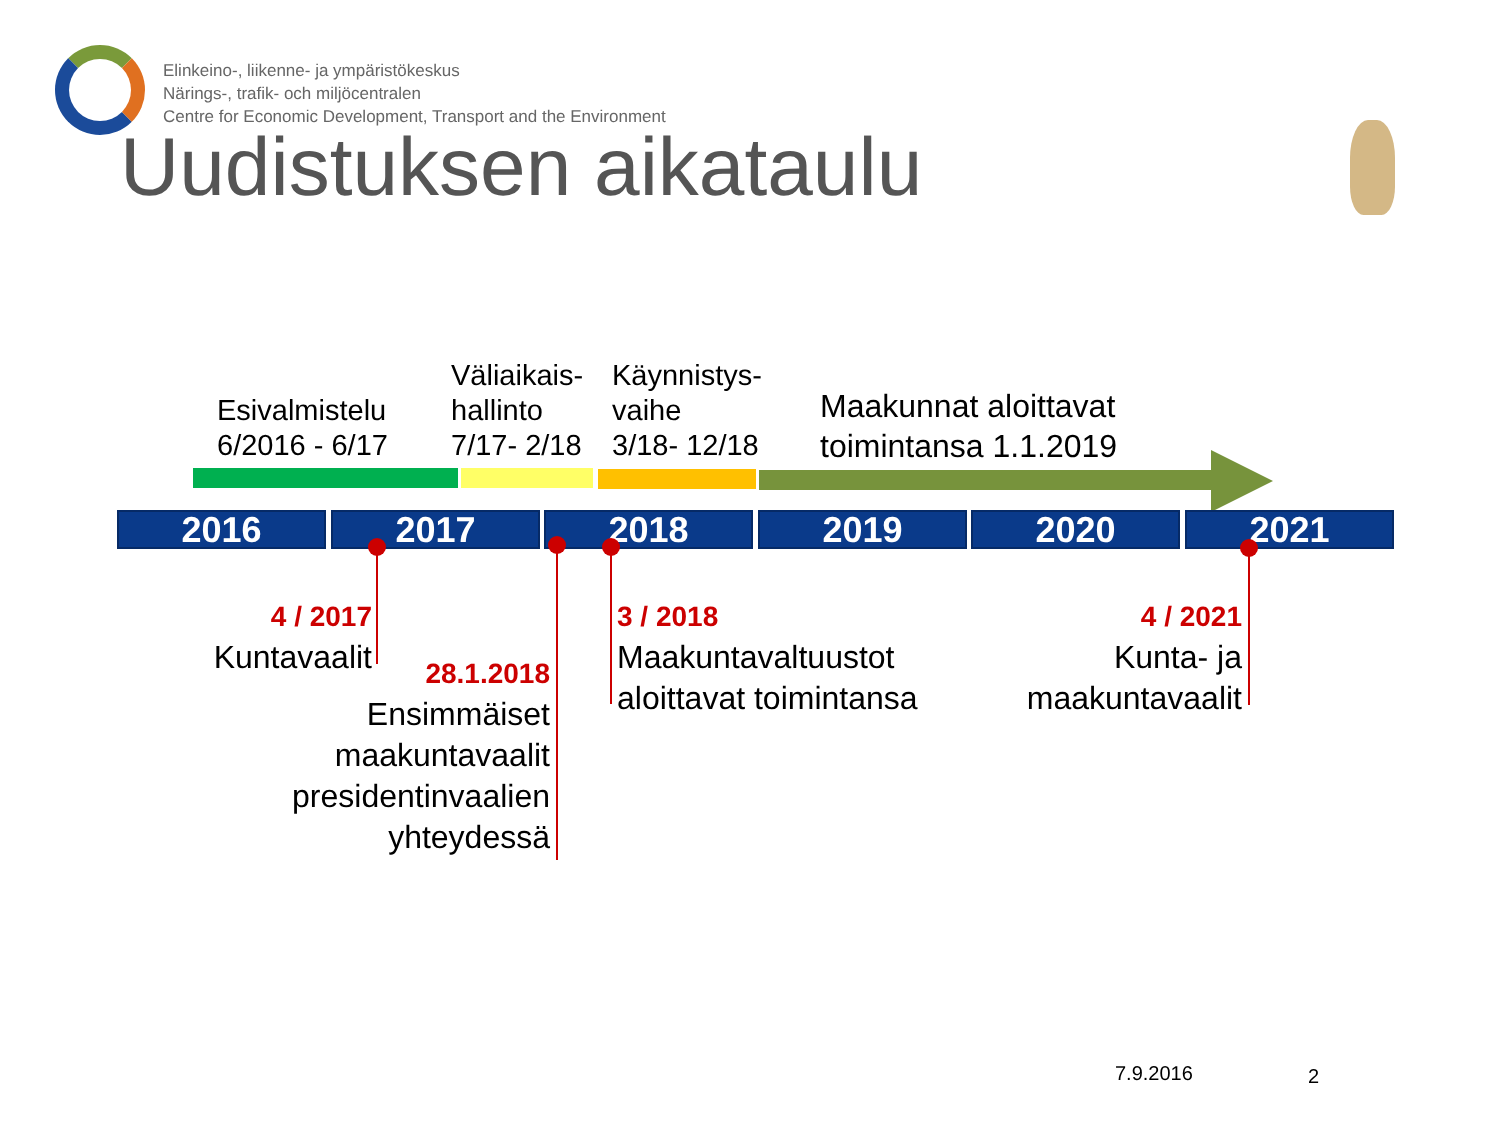Elinkeino-, liikenne- ja ympäristökeskus
Närings-, trafik- och miljöcentralen
Centre for Economic Development, Transport and the Environment
Uudistuksen aikataulu
Esivalmistelu
6/2016 - 6/17
Väliaikais-
hallinto
7/17- 2/18
Käynnistys-
vaihe
3/18- 12/18
Maakunnat aloittavat
toimintansa 1.1.2019
2016 2017 2018 2019 2020 2021
4 / 2017
Kuntavaalit
28.1.2018
Ensimmäiset
maakuntavaalit
presidentinvaalien
yhteydessä
3 / 2018
Maakuntavaltuustot
aloittavat toimintansa
4 / 2021
Kunta- ja
maakuntavaalit
7.9.2016 2